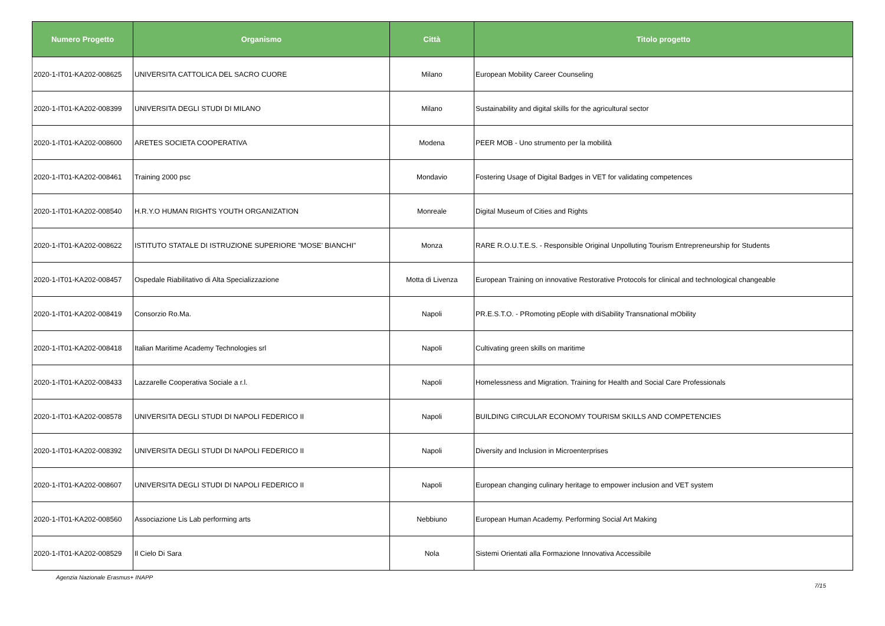| Numero Progetto | Organismo | Città | Titolo progetto |
| --- | --- | --- | --- |
| 2020-1-IT01-KA202-008625 | UNIVERSITA CATTOLICA DEL SACRO CUORE | Milano | European Mobility Career Counseling |
| 2020-1-IT01-KA202-008399 | UNIVERSITA DEGLI STUDI DI MILANO | Milano | Sustainability and digital skills for the agricultural sector |
| 2020-1-IT01-KA202-008600 | ARETES SOCIETA COOPERATIVA | Modena | PEER MOB - Uno strumento per la mobilità |
| 2020-1-IT01-KA202-008461 | Training 2000 psc | Mondavio | Fostering Usage of Digital Badges in VET for validating competences |
| 2020-1-IT01-KA202-008540 | H.R.Y.O HUMAN RIGHTS YOUTH ORGANIZATION | Monreale | Digital Museum of Cities and Rights |
| 2020-1-IT01-KA202-008622 | ISTITUTO STATALE DI ISTRUZIONE SUPERIORE "MOSE' BIANCHI" | Monza | RARE R.O.U.T.E.S. - Responsible Original Unpolluting Tourism Entrepreneurship for Students |
| 2020-1-IT01-KA202-008457 | Ospedale Riabilitativo di Alta Specializzazione | Motta di Livenza | European Training on innovative Restorative Protocols for clinical and technological changeable |
| 2020-1-IT01-KA202-008419 | Consorzio Ro.Ma. | Napoli | PR.E.S.T.O. - PRomoting pEople with diSability Transnational mObility |
| 2020-1-IT01-KA202-008418 | Italian Maritime Academy Technologies srl | Napoli | Cultivating green skills on maritime |
| 2020-1-IT01-KA202-008433 | Lazzarelle Cooperativa Sociale a r.l. | Napoli | Homelessness and Migration. Training for Health and Social Care Professionals |
| 2020-1-IT01-KA202-008578 | UNIVERSITA DEGLI STUDI DI NAPOLI FEDERICO II | Napoli | BUILDING CIRCULAR ECONOMY TOURISM SKILLS AND COMPETENCIES |
| 2020-1-IT01-KA202-008392 | UNIVERSITA DEGLI STUDI DI NAPOLI FEDERICO II | Napoli | Diversity and Inclusion in Microenterprises |
| 2020-1-IT01-KA202-008607 | UNIVERSITA DEGLI STUDI DI NAPOLI FEDERICO II | Napoli | European changing culinary heritage to empower inclusion and VET system |
| 2020-1-IT01-KA202-008560 | Associazione Lis Lab performing arts | Nebbiuno | European Human Academy. Performing Social Art Making |
| 2020-1-IT01-KA202-008529 | Il Cielo Di Sara | Nola | Sistemi Orientati alla Formazione Innovativa Accessibile |
Agenzia Nazionale Erasmus+ INAPP 7/15